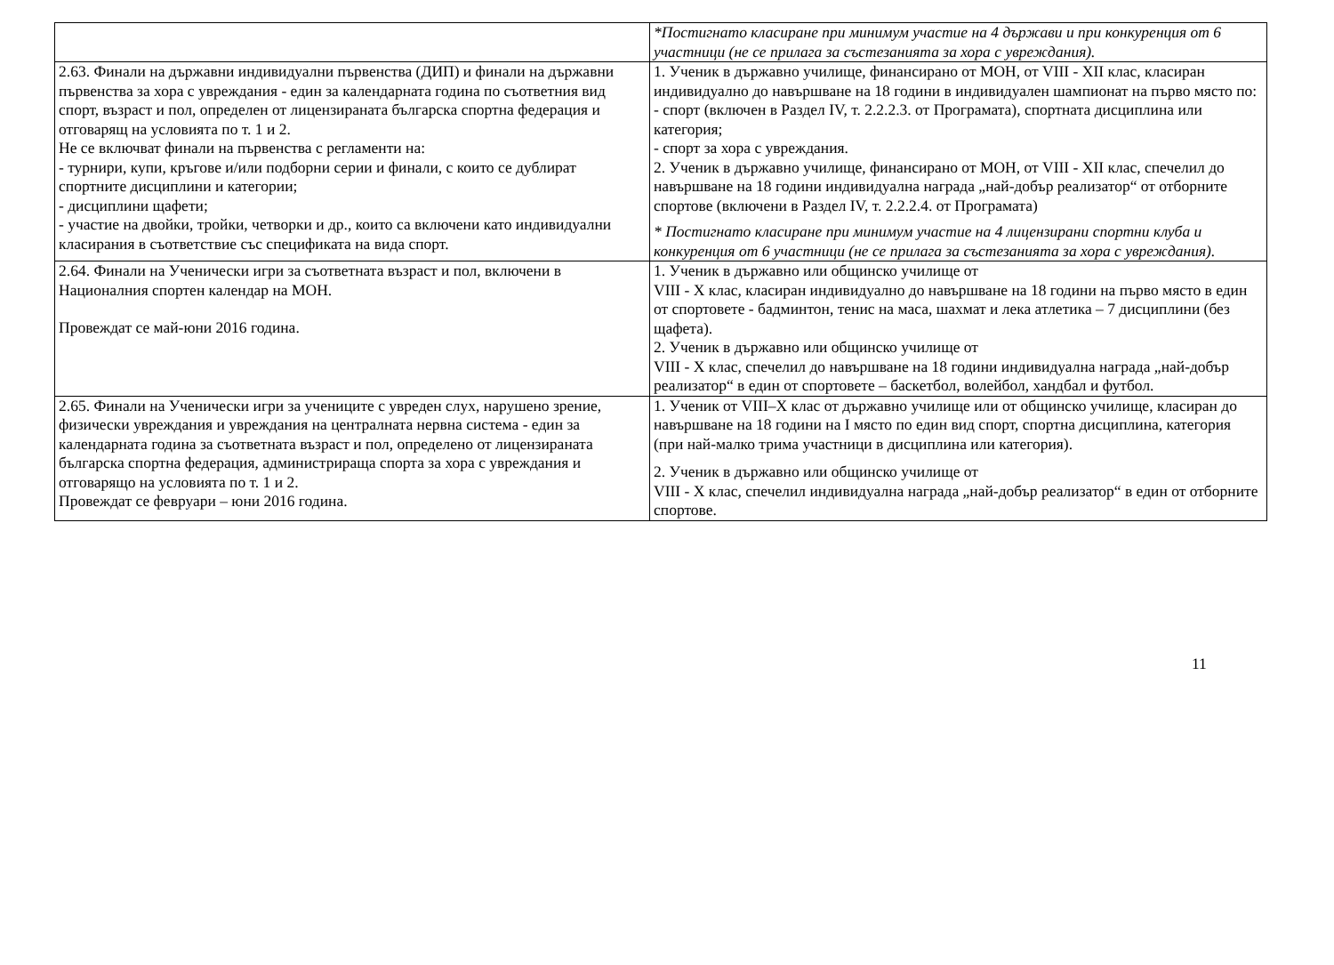| | *Постигнато класиране при минимум участие на 4 държави и при конкуренция от 6 участници (не се прилага за състезанията за хора с увреждания). |
| 2.63. Финали на държавни индивидуални първенства (ДИП) и финали на държавни първенства за хора с увреждания - един за календарната година по съответния вид спорт, възраст и пол, определен от лицензираната българска спортна федерация и отговарящ на условията по т. 1 и 2. Не се включват финали на първенства с регламенти на: - турнири, купи, кръгове и/или подборни серии и финали, с които се дублират спортните дисциплини и категории; - дисциплини щафети; - участие на двойки, тройки, четворки и др., които са включени като индивидуални класирания в съответствие със спецификата на вида спорт. | 1. Ученик в държавно училище, финансирано от МОН, от VIII - XII клас, класиран индивидуално до навършване на 18 години в индивидуален шампионат на първо място по: - спорт (включен в Раздел IV, т. 2.2.2.3. от Програмата), спортната дисциплина или категория; - спорт за хора с увреждания. 2. Ученик в държавно училище, финансирано от МОН, от VIII - XII клас, спечелил до навършване на 18 години индивидуална награда „най-добър реализатор“ от отборните спортове (включени в Раздел IV, т. 2.2.2.4. от Програмата) * Постигнато класиране при минимум участие на 4 лицензирани спортни клуба и конкуренция от 6 участници (не се прилага за състезанията за хора с увреждания). |
| 2.64. Финали на Ученически игри за съответната възраст и пол, включени в Националния спортен календар на МОН. Провеждат се май-юни 2016 година. | 1. Ученик в държавно или общинско училище от VIII - X клас, класиран индивидуално до навършване на 18 години на първо място в един от спортовете - бадминтон, тенис на маса, шахмат и лека атлетика – 7 дисциплини (без щафета). 2. Ученик в държавно или общинско училище от VIII - X клас, спечелил до навършване на 18 години индивидуална награда „най-добър реализатор“ в един от спортовете – баскетбол, волейбол, хандбал и футбол. |
| 2.65. Финали на Ученически игри за учениците с увреден слух, нарушено зрение, физически увреждания и увреждания на централната нервна система - един за календарната година за съответната възраст и пол, определено от лицензираната българска спортна федерация, администрираща спорта за хора с увреждания и отговарящо на условията по т. 1 и 2. Провеждат се февруари – юни 2016 година. | 1. Ученик от VIII–X клас от държавно училище или от общинско училище, класиран до навършване на 18 години на I място по един вид спорт, спортна дисциплина, категория (при най-малко трима участници в дисциплина или категория). 2. Ученик в държавно или общинско училище от VIII - X клас, спечелил индивидуална награда „най-добър реализатор“ в един от отборните спортове. |
11